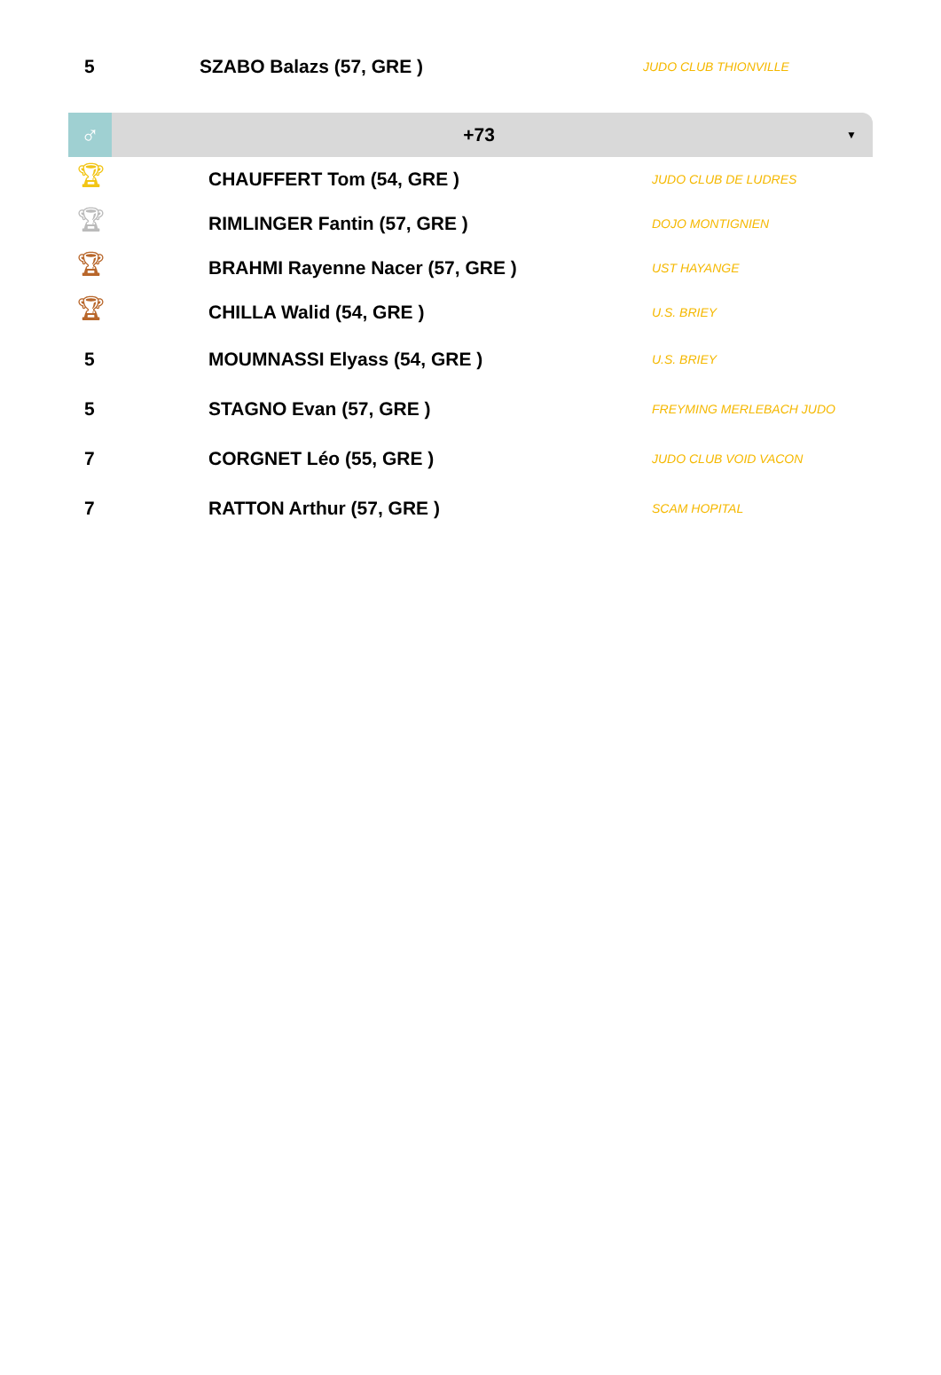| 5 | SZABO Balazs (57, GRE ) | JUDO CLUB THIONVILLE |
♂
+73
▼
| 🏆︎ | CHAUFFERT Tom (54, GRE ) | JUDO CLUB DE LUDRES |
| 🏆︎ | RIMLINGER Fantin (57, GRE ) | DOJO MONTIGNIEN |
| 🏆︎ | BRAHMI Rayenne Nacer (57, GRE ) | UST HAYANGE |
| 🏆︎ | CHILLA Walid (54, GRE ) | U.S. BRIEY |
| 5 | MOUMNASSI Elyass (54, GRE ) | U.S. BRIEY |
| 5 | STAGNO Evan (57, GRE ) | FREYMING MERLEBACH JUDO |
| 7 | CORGNET Léo (55, GRE ) | JUDO CLUB VOID VACON |
| 7 | RATTON Arthur (57, GRE ) | SCAM HOPITAL |